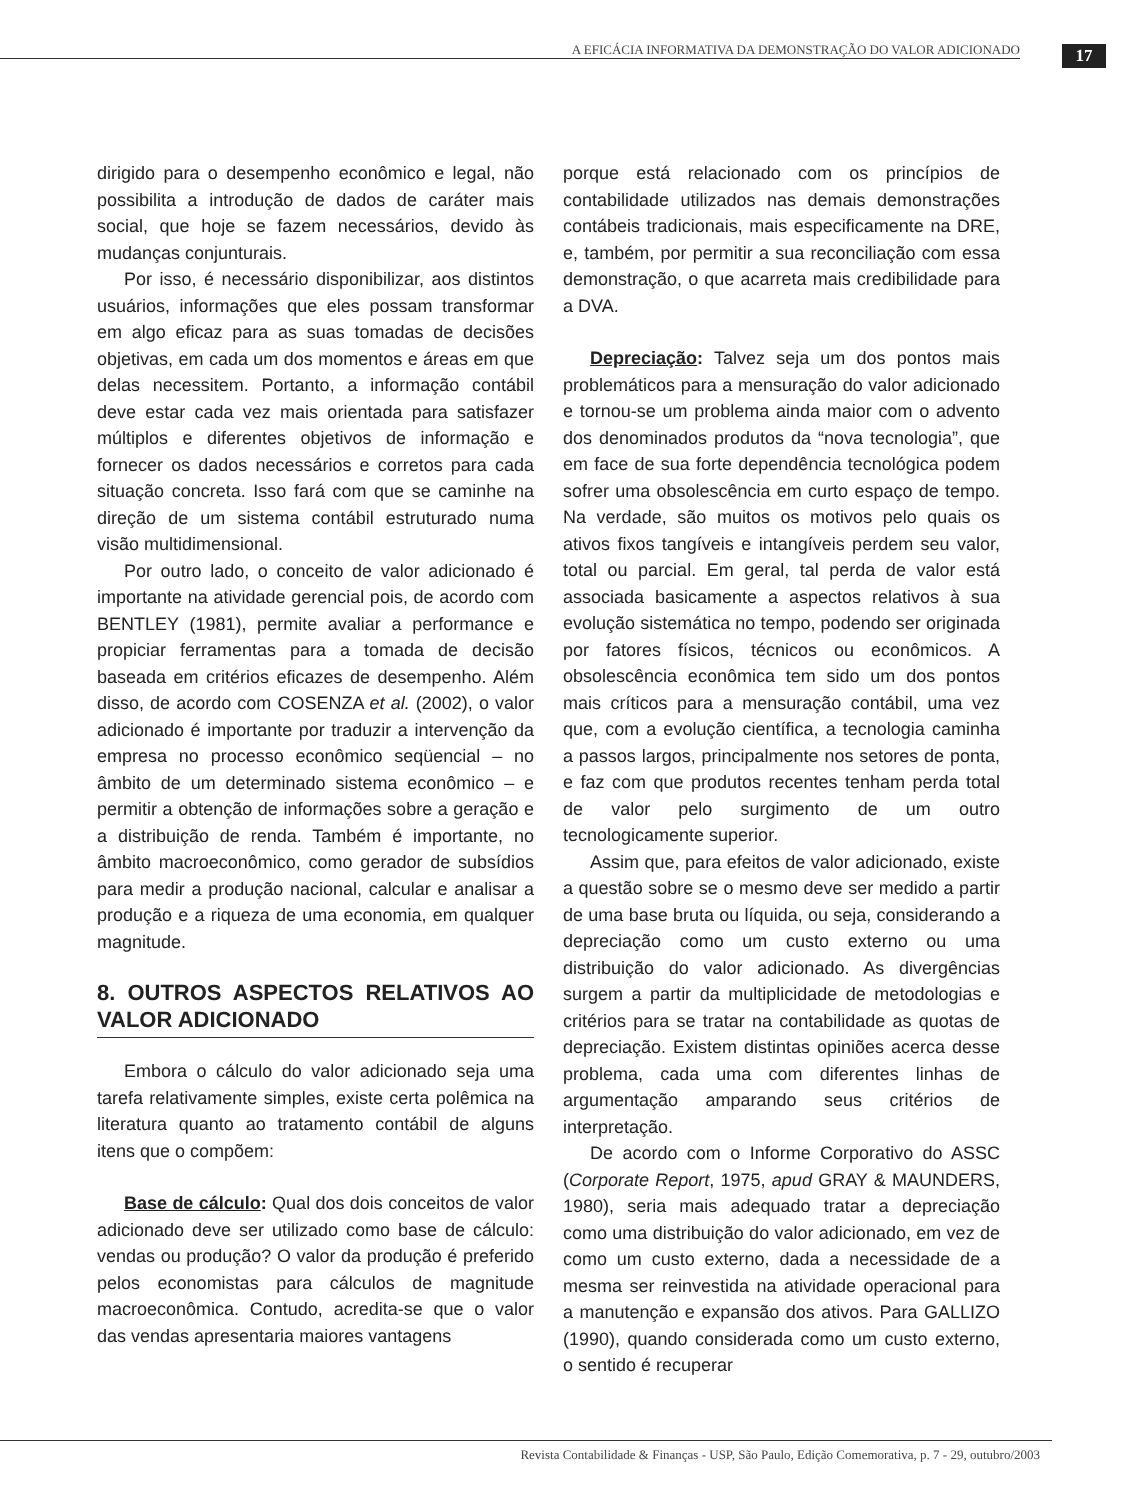A EFICÁCIA INFORMATIVA DA DEMONSTRAÇÃO DO VALOR ADICIONADO 17
dirigido para o desempenho econômico e legal, não possibilita a introdução de dados de caráter mais social, que hoje se fazem necessários, devido às mudanças conjunturais.
Por isso, é necessário disponibilizar, aos distintos usuários, informações que eles possam transformar em algo eficaz para as suas tomadas de decisões objetivas, em cada um dos momentos e áreas em que delas necessitem. Portanto, a informação contábil deve estar cada vez mais orientada para satisfazer múltiplos e diferentes objetivos de informação e fornecer os dados necessários e corretos para cada situação concreta. Isso fará com que se caminhe na direção de um sistema contábil estruturado numa visão multidimensional.
Por outro lado, o conceito de valor adicionado é importante na atividade gerencial pois, de acordo com BENTLEY (1981), permite avaliar a performance e propiciar ferramentas para a tomada de decisão baseada em critérios eficazes de desempenho. Além disso, de acordo com COSENZA et al. (2002), o valor adicionado é importante por traduzir a intervenção da empresa no processo econômico seqüencial – no âmbito de um determinado sistema econômico – e permitir a obtenção de informações sobre a geração e a distribuição de renda. Também é importante, no âmbito macroeconômico, como gerador de subsídios para medir a produção nacional, calcular e analisar a produção e a riqueza de uma economia, em qualquer magnitude.
8. OUTROS ASPECTOS RELATIVOS AO VALOR ADICIONADO
Embora o cálculo do valor adicionado seja uma tarefa relativamente simples, existe certa polêmica na literatura quanto ao tratamento contábil de alguns itens que o compõem:
Base de cálculo: Qual dos dois conceitos de valor adicionado deve ser utilizado como base de cálculo: vendas ou produção? O valor da produção é preferido pelos economistas para cálculos de magnitude macroeconômica. Contudo, acredita-se que o valor das vendas apresentaria maiores vantagens
porque está relacionado com os princípios de contabilidade utilizados nas demais demonstrações contábeis tradicionais, mais especificamente na DRE, e, também, por permitir a sua reconciliação com essa demonstração, o que acarreta mais credibilidade para a DVA.
Depreciação: Talvez seja um dos pontos mais problemáticos para a mensuração do valor adicionado e tornou-se um problema ainda maior com o advento dos denominados produtos da “nova tecnologia”, que em face de sua forte dependência tecnológica podem sofrer uma obsolescência em curto espaço de tempo. Na verdade, são muitos os motivos pelo quais os ativos fixos tangíveis e intangíveis perdem seu valor, total ou parcial. Em geral, tal perda de valor está associada basicamente a aspectos relativos à sua evolução sistemática no tempo, podendo ser originada por fatores físicos, técnicos ou econômicos. A obsolescência econômica tem sido um dos pontos mais críticos para a mensuração contábil, uma vez que, com a evolução científica, a tecnologia caminha a passos largos, principalmente nos setores de ponta, e faz com que produtos recentes tenham perda total de valor pelo surgimento de um outro tecnologicamente superior.
Assim que, para efeitos de valor adicionado, existe a questão sobre se o mesmo deve ser medido a partir de uma base bruta ou líquida, ou seja, considerando a depreciação como um custo externo ou uma distribuição do valor adicionado. As divergências surgem a partir da multiplicidade de metodologias e critérios para se tratar na contabilidade as quotas de depreciação. Existem distintas opiniões acerca desse problema, cada uma com diferentes linhas de argumentação amparando seus critérios de interpretação.
De acordo com o Informe Corporativo do ASSC (Corporate Report, 1975, apud GRAY & MAUNDERS, 1980), seria mais adequado tratar a depreciação como uma distribuição do valor adicionado, em vez de como um custo externo, dada a necessidade de a mesma ser reinvestida na atividade operacional para a manutenção e expansão dos ativos. Para GALLIZO (1990), quando considerada como um custo externo, o sentido é recuperar
Revista Contabilidade & Finanças - USP, São Paulo, Edição Comemorativa, p. 7 - 29, outubro/2003